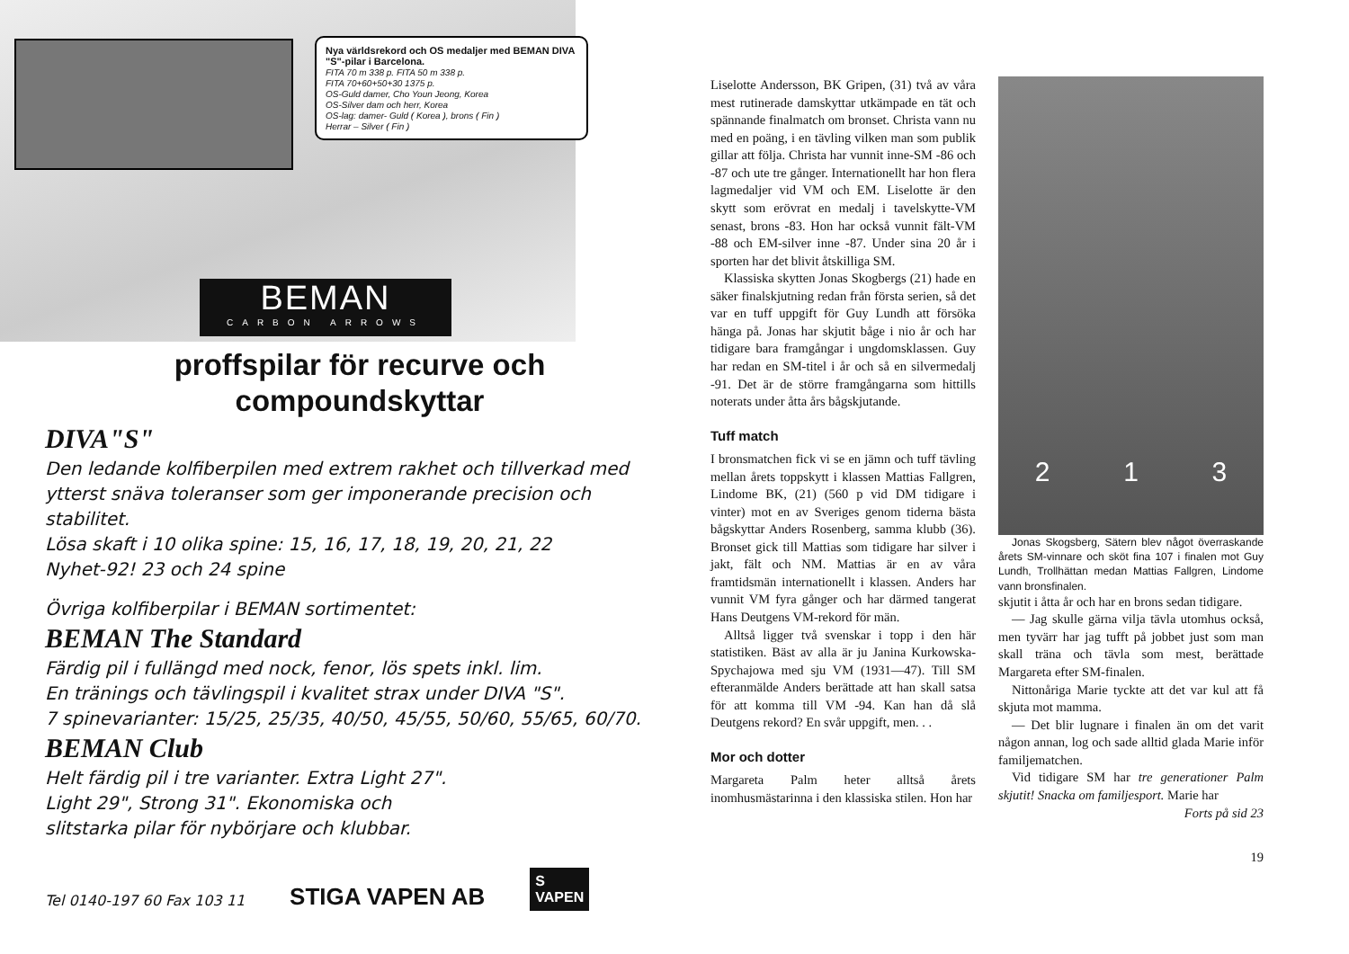Nya världsrekord och OS medaljer med BEMAN DIVA "S"-pilar i Barcelona.
FITA 70 m 338 p. FITA 50 m 338 p.
FITA 70+60+50+30 1375 p.
OS-Guld damer, Cho Youn Jeong, Korea
OS-Silver dam och herr, Korea
OS-lag: damer- Guld ( Korea ), brons ( Fin )
Herrar – Silver ( Fin )
BEMAN
CARBON ARROWS
proffspilar för recurve och
compoundskyttar
DIVA"S"
Den ledande kolfiberpilen med extrem rakhet och tillverkad med ytterst snäva toleranser som ger imponerande precision och stabilitet.
Lösa skaft i 10 olika spine: 15, 16, 17, 18, 19, 20, 21, 22
Nyhet-92! 23 och 24 spine
Övriga kolfiberpilar i BEMAN sortimentet:
BEMAN The Standard
Färdig pil i fullängd med nock, fenor, lös spets inkl. lim.
En tränings och tävlingspil i kvalitet strax under DIVA "S".
7 spinevarianter: 15/25, 25/35, 40/50, 45/55, 50/60, 55/65, 60/70.
BEMAN Club
Helt färdig pil i tre varianter. Extra Light 27".
Light 29", Strong 31". Ekonomiska och
slitstarka pilar för nybörjare och klubbar.
Tel 0140-197 60 Fax 103 11 STIGA VAPEN AB S
VAPEN
Liselotte Andersson, BK Gripen, (31) två av våra mest rutinerade damskyttar utkämpade en tät och spännande finalmatch om bronset. Christa vann nu med en poäng, i en tävling vilken man som publik gillar att följa. Christa har vunnit inne-SM -86 och -87 och ute tre gånger. Internationellt har hon flera lagmedaljer vid VM och EM. Liselotte är den skytt som erövrat en medalj i tavelskytte-VM senast, brons -83. Hon har också vunnit fält-VM -88 och EM-silver inne -87. Under sina 20 år i sporten har det blivit åtskilliga SM.
Klassiska skytten Jonas Skogbergs (21) hade en säker finalskjutning redan från första serien, så det var en tuff uppgift för Guy Lundh att försöka hänga på. Jonas har skjutit båge i nio år och har tidigare bara framgångar i ungdomsklassen. Guy har redan en SM-titel i år och så en silvermedalj -91. Det är de större framgångarna som hittills noterats under åtta års bågskjutande.
Tuff match
I bronsmatchen fick vi se en jämn och tuff tävling mellan årets toppskytt i klassen Mattias Fallgren, Lindome BK, (21) (560 p vid DM tidigare i vinter) mot en av Sveriges genom tiderna bästa bågskyttar Anders Rosenberg, samma klubb (36). Bronset gick till Mattias som tidigare har silver i jakt, fält och NM. Mattias är en av våra framtidsmän internationellt i klassen. Anders har vunnit VM fyra gånger och har därmed tangerat Hans Deutgens VM-rekord för män.
Alltså ligger två svenskar i topp i den här statistiken. Bäst av alla är ju Janina Kurkowska-Spychajowa med sju VM (1931—47). Till SM efteranmälde Anders berättade att han skall satsa för att komma till VM -94. Kan han då slå Deutgens rekord? En svår uppgift, men. . .
Mor och dotter
Margareta Palm heter alltså årets inomhusmästarinna i den klassiska stilen. Hon har
2 1 3
Jonas Skogsberg, Sätern blev något överraskande årets SM-vinnare och sköt fina 107 i finalen mot Guy Lundh, Trollhättan medan Mattias Fallgren, Lindome vann bronsfinalen.
skjutit i åtta år och har en brons sedan tidigare.
— Jag skulle gärna vilja tävla utomhus också, men tyvärr har jag tufft på jobbet just som man skall träna och tävla som mest, berättade Margareta efter SM-finalen.
Nittonåriga Marie tyckte att det var kul att få skjuta mot mamma.
— Det blir lugnare i finalen än om det varit någon annan, log och sade alltid glada Marie inför familjematchen.
Vid tidigare SM har tre generationer Palm skjutit! Snacka om familjesport. Marie har
Forts på sid 23
19